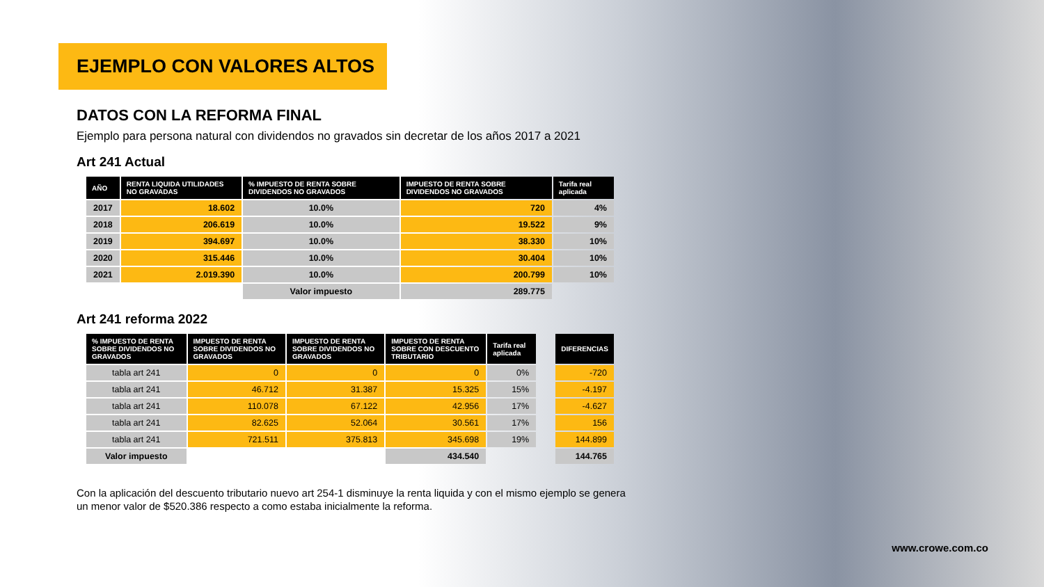EJEMPLO CON VALORES ALTOS
DATOS CON LA REFORMA FINAL
Ejemplo para persona natural con dividendos no gravados sin decretar de los años 2017 a 2021
Art 241 Actual
| AÑO | RENTA LIQUIDA UTILIDADES NO GRAVADAS | % IMPUESTO DE RENTA SOBRE DIVIDENDOS NO GRAVADOS | IMPUESTO DE RENTA SOBRE DIVIDENDOS NO GRAVADOS | Tarifa real aplicada |
| --- | --- | --- | --- | --- |
| 2017 | 18.602 | 10.0% | 720 | 4% |
| 2018 | 206.619 | 10.0% | 19.522 | 9% |
| 2019 | 394.697 | 10.0% | 38.330 | 10% |
| 2020 | 315.446 | 10.0% | 30.404 | 10% |
| 2021 | 2.019.390 | 10.0% | 200.799 | 10% |
| | | Valor impuesto | 289.775 | |
Art 241 reforma 2022
| % IMPUESTO DE RENTA SOBRE DIVIDENDOS NO GRAVADOS | IMPUESTO DE RENTA SOBRE DIVIDENDOS NO GRAVADOS | IMPUESTO DE RENTA SOBRE DIVIDENDOS NO GRAVADOS | IMPUESTO DE RENTA SOBRE CON DESCUENTO TRIBUTARIO | Tarifa real aplicada | | DIFERENCIAS |
| tabla art 241 | 0 | 0 | 0 | 0% | | -720 |
| tabla art 241 | 46.712 | 31.387 | 15.325 | 15% | | -4.197 |
| tabla art 241 | 110.078 | 67.122 | 42.956 | 17% | | -4.627 |
| tabla art 241 | 82.625 | 52.064 | 30.561 | 17% | | 156 |
| tabla art 241 | 721.511 | 375.813 | 345.698 | 19% | | 144.899 |
| Valor impuesto | | | 434.540 | | | 144.765 |
Con la aplicación del descuento tributario nuevo art 254-1 disminuye la renta liquida y con el mismo ejemplo se genera un menor valor de $520.386 respecto a como estaba inicialmente la reforma.
www.crowe.com.co